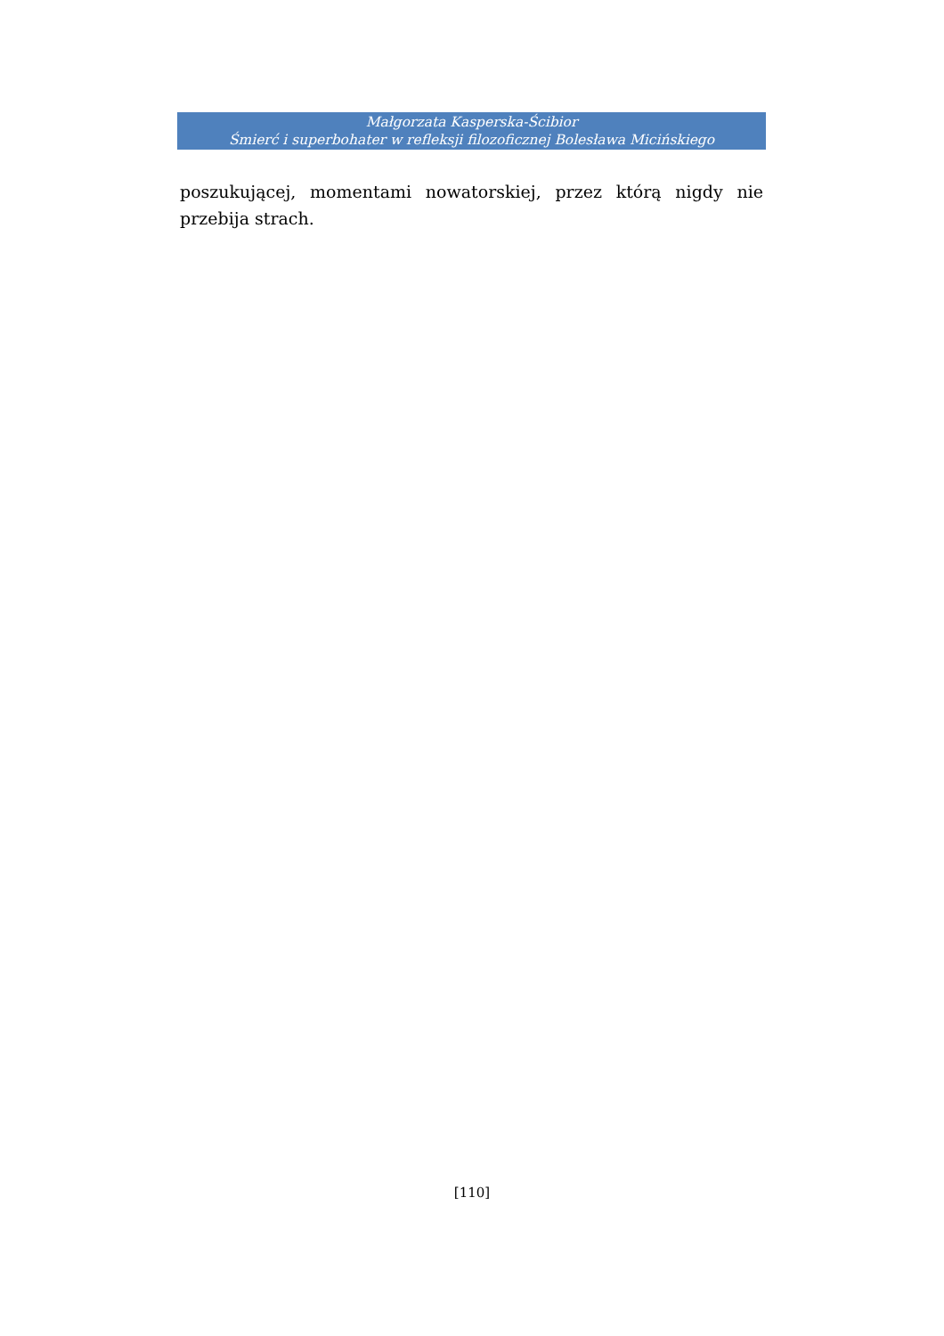Małgorzata Kasperska-Ścibior
Śmierć i superbohater w refleksji filozoficznej Bolesława Micińskiego
poszukującej, momentami nowatorskiej, przez którą nigdy nie przebija strach.
[110]